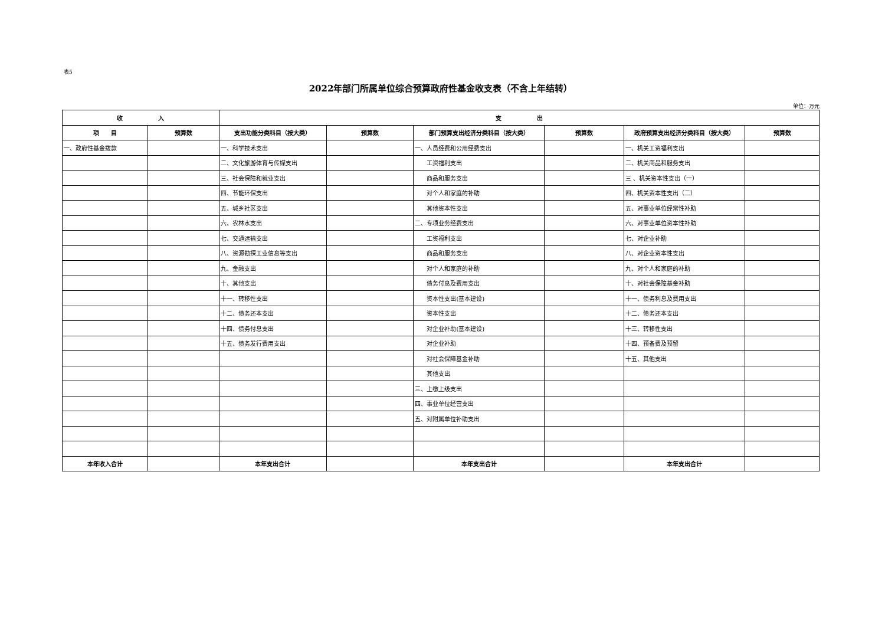表5
2022年部门所属单位综合预算政府性基金收支表（不含上年结转）
单位：万元
| 收 入 | | 支 出 | | | | | |
| --- | --- | --- | --- | --- | --- | --- | --- |
| 项 目 | 预算数 | 支出功能分类科目（按大类） | 预算数 | 部门预算支出经济分类科目（按大类） | 预算数 | 政府预算支出经济分类科目（按大类） | 预算数 |
| 一、政府性基金拨款 | | 一、科学技术支出 | | 一、人员经费和公用经费支出 | | 一、机关工资福利支出 | |
| | | 二、文化旅游体育与传媒支出 | | 工资福利支出 | | 二、机关商品和服务支出 | |
| | | 三、社会保障和就业支出 | | 商品和服务支出 | | 三 、机关资本性支出（一） | |
| | | 四、节能环保支出 | | 对个人和家庭的补助 | | 四、机关资本性支出（二） | |
| | | 五、城乡社区支出 | | 其他资本性支出 | | 五、对事业单位经常性补助 | |
| | | 六、农林水支出 | | 二、专项业务经费支出 | | 六、对事业单位资本性补助 | |
| | | 七、交通运输支出 | | 工资福利支出 | | 七、对企业补助 | |
| | | 八、资源勘探工业信息等支出 | | 商品和服务支出 | | 八、对企业资本性支出 | |
| | | 九、金融支出 | | 对个人和家庭的补助 | | 九、对个人和家庭的补助 | |
| | | 十、其他支出 | | 债务付息及费用支出 | | 十、对社会保障基金补助 | |
| | | 十一、转移性支出 | | 资本性支出(基本建设) | | 十一、债务利息及费用支出 | |
| | | 十二、债务还本支出 | | 资本性支出 | | 十二、债务还本支出 | |
| | | 十四、债务付息支出 | | 对企业补助(基本建设) | | 十三、转移性支出 | |
| | | 十五、债务发行费用支出 | | 对企业补助 | | 十四、预备费及预留 | |
| | | | | 对社会保障基金补助 | | 十五、其他支出 | |
| | | | | 其他支出 | | | |
| | | | | 三、上缴上级支出 | | | |
| | | | | 四、事业单位经营支出 | | | |
| | | | | 五、对附属单位补助支出 | | | |
| 本年收入合计 | | 本年支出合计 | | 本年支出合计 | | 本年支出合计 | |